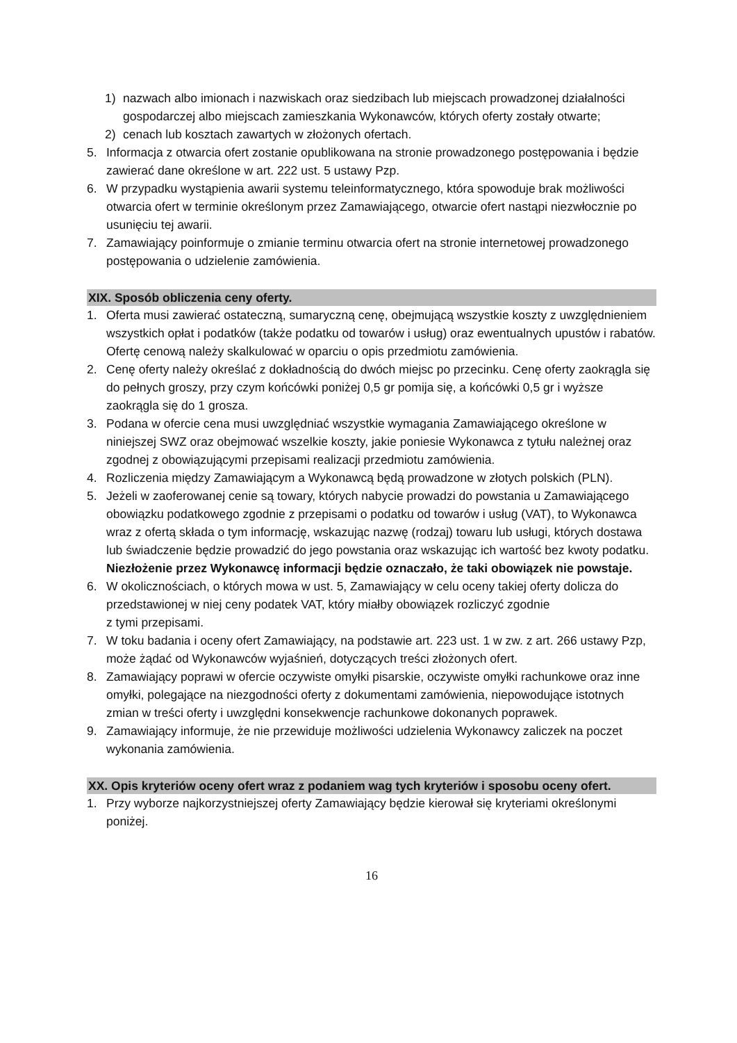1) nazwach albo imionach i nazwiskach oraz siedzibach lub miejscach prowadzonej działalności gospodarczej albo miejscach zamieszkania Wykonawców, których oferty zostały otwarte;
2) cenach lub kosztach zawartych w złożonych ofertach.
5. Informacja z otwarcia ofert zostanie opublikowana na stronie prowadzonego postępowania i będzie zawierać dane określone w art. 222 ust. 5 ustawy Pzp.
6. W przypadku wystąpienia awarii systemu teleinformatycznego, która spowoduje brak możliwości otwarcia ofert w terminie określonym przez Zamawiającego, otwarcie ofert nastąpi niezwłocznie po usunięciu tej awarii.
7. Zamawiający poinformuje o zmianie terminu otwarcia ofert na stronie internetowej prowadzonego postępowania o udzielenie zamówienia.
XIX. Sposób obliczenia ceny oferty.
1. Oferta musi zawierać ostateczną, sumaryczną cenę, obejmującą wszystkie koszty z uwzględnieniem wszystkich opłat i podatków (także podatku od towarów i usług) oraz ewentualnych upustów i rabatów. Ofertę cenową należy skalkulować w oparciu o opis przedmiotu zamówienia.
2. Cenę oferty należy określać z dokładnością do dwóch miejsc po przecinku. Cenę oferty zaokrągla się do pełnych groszy, przy czym końcówki poniżej 0,5 gr pomija się, a końcówki 0,5 gr i wyższe zaokrągla się do 1 grosza.
3. Podana w ofercie cena musi uwzględniać wszystkie wymagania Zamawiającego określone w niniejszej SWZ oraz obejmować wszelkie koszty, jakie poniesie Wykonawca z tytułu należnej oraz zgodnej z obowiązującymi przepisami realizacji przedmiotu zamówienia.
4. Rozliczenia między Zamawiającym a Wykonawcą będą prowadzone w złotych polskich (PLN).
5. Jeżeli w zaoferowanej cenie są towary, których nabycie prowadzi do powstania u Zamawiającego obowiązku podatkowego zgodnie z przepisami o podatku od towarów i usług (VAT), to Wykonawca wraz z ofertą składa o tym informację, wskazując nazwę (rodzaj) towaru lub usługi, których dostawa lub świadczenie będzie prowadzić do jego powstania oraz wskazując ich wartość bez kwoty podatku. Niezłożenie przez Wykonawcę informacji będzie oznaczało, że taki obowiązek nie powstaje.
6. W okolicznościach, o których mowa w ust. 5, Zamawiający w celu oceny takiej oferty dolicza do przedstawionej w niej ceny podatek VAT, który miałby obowiązek rozliczyć zgodnie z tymi przepisami.
7. W toku badania i oceny ofert Zamawiający, na podstawie art. 223 ust. 1 w zw. z art. 266 ustawy Pzp, może żądać od Wykonawców wyjaśnień, dotyczących treści złożonych ofert.
8. Zamawiający poprawi w ofercie oczywiste omyłki pisarskie, oczywiste omyłki rachunkowe oraz inne omyłki, polegające na niezgodności oferty z dokumentami zamówienia, niepowodujące istotnych zmian w treści oferty i uwzględni konsekwencje rachunkowe dokonanych poprawek.
9. Zamawiający informuje, że nie przewiduje możliwości udzielenia Wykonawcy zaliczek na poczet wykonania zamówienia.
XX. Opis kryteriów oceny ofert wraz z podaniem wag tych kryteriów i sposobu oceny ofert.
1. Przy wyborze najkorzystniejszej oferty Zamawiający będzie kierował się kryteriami określonymi poniżej.
16